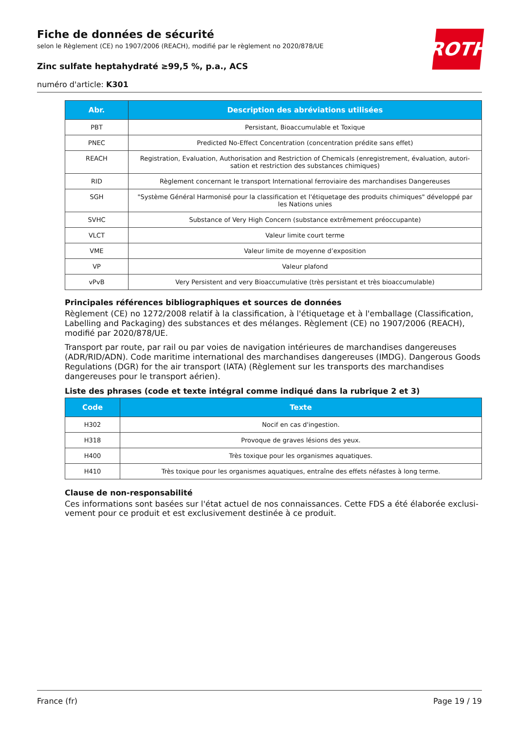Fiche de données de sécurité
selon le Règlement (CE) no 1907/2006 (REACH), modifié par le règlement no 2020/878/UE
Zinc sulfate heptahydraté ≥99,5 %, p.a., ACS
numéro d'article: K301
ROTH
| Abr. | Description des abréviations utilisées |
| --- | --- |
| PBT | Persistant, Bioaccumulable et Toxique |
| PNEC | Predicted No-Effect Concentration (concentration prédite sans effet) |
| REACH | Registration, Evaluation, Authorisation and Restriction of Chemicals (enregistrement, évaluation, autori-sation et restriction des substances chimiques) |
| RID | Règlement concernant le transport International ferroviaire des marchandises Dangereuses |
| SGH | "Système Général Harmonisé pour la classification et l'étiquetage des produits chimiques" développé par les Nations unies |
| SVHC | Substance of Very High Concern (substance extrêmement préoccupante) |
| VLCT | Valeur limite court terme |
| VME | Valeur limite de moyenne d’exposition |
| VP | Valeur plafond |
| vPvB | Very Persistent and very Bioaccumulative (très persistant et très bioaccumulable) |
Principales références bibliographiques et sources de données
Règlement (CE) no 1272/2008 relatif à la classification, à l'étiquetage et à l'emballage (Classification, Labelling and Packaging) des substances et des mélanges. Règlement (CE) no 1907/2006 (REACH), modifié par 2020/878/UE.
Transport par route, par rail ou par voies de navigation intérieures de marchandises dangereuses (ADR/RID/ADN). Code maritime international des marchandises dangereuses (IMDG). Dangerous Goods Regulations (DGR) for the air transport (IATA) (Règlement sur les transports des marchandises dangereuses pour le transport aérien).
Liste des phrases (code et texte intégral comme indiqué dans la rubrique 2 et 3)
| Code | Texte |
| --- | --- |
| H302 | Nocif en cas d'ingestion. |
| H318 | Provoque de graves lésions des yeux. |
| H400 | Très toxique pour les organismes aquatiques. |
| H410 | Très toxique pour les organismes aquatiques, entraîne des effets néfastes à long terme. |
Clause de non-responsabilité
Ces informations sont basées sur l'état actuel de nos connaissances. Cette FDS a été élaborée exclusi-vement pour ce produit et est exclusivement destinée à ce produit.
France (fr) Page 19 / 19